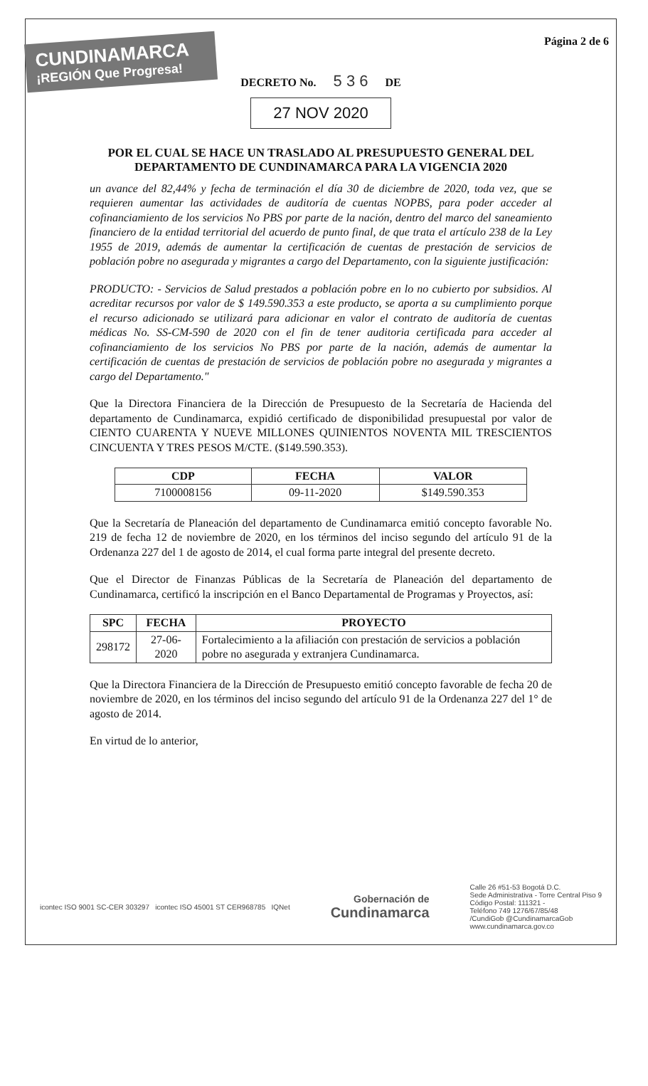CUNDINAMARCA
¡REGIÓN Que Progresa!
Página 2 de 6
DECRETO No. 5 3 6 DE
27 NOV 2020
POR EL CUAL SE HACE UN TRASLADO AL PRESUPUESTO GENERAL DEL DEPARTAMENTO DE CUNDINAMARCA PARA LA VIGENCIA 2020
un avance del 82,44% y fecha de terminación el día 30 de diciembre de 2020, toda vez, que se requieren aumentar las actividades de auditoría de cuentas NOPBS, para poder acceder al cofinanciamiento de los servicios No PBS por parte de la nación, dentro del marco del saneamiento financiero de la entidad territorial del acuerdo de punto final, de que trata el artículo 238 de la Ley 1955 de 2019, además de aumentar la certificación de cuentas de prestación de servicios de población pobre no asegurada y migrantes a cargo del Departamento, con la siguiente justificación:
PRODUCTO: - Servicios de Salud prestados a población pobre en lo no cubierto por subsidios. Al acreditar recursos por valor de $ 149.590.353 a este producto, se aporta a su cumplimiento porque el recurso adicionado se utilizará para adicionar en valor el contrato de auditoría de cuentas médicas No. SS-CM-590 de 2020 con el fin de tener auditoria certificada para acceder al cofinanciamiento de los servicios No PBS por parte de la nación, además de aumentar la certificación de cuentas de prestación de servicios de población pobre no asegurada y migrantes a cargo del Departamento."
Que la Directora Financiera de la Dirección de Presupuesto de la Secretaría de Hacienda del departamento de Cundinamarca, expidió certificado de disponibilidad presupuestal por valor de CIENTO CUARENTA Y NUEVE MILLONES QUINIENTOS NOVENTA MIL TRESCIENTOS CINCUENTA Y TRES PESOS M/CTE. ($149.590.353).
| CDP | FECHA | VALOR |
| --- | --- | --- |
| 7100008156 | 09-11-2020 | $149.590.353 |
Que la Secretaría de Planeación del departamento de Cundinamarca emitió concepto favorable No. 219 de fecha 12 de noviembre de 2020, en los términos del inciso segundo del artículo 91 de la Ordenanza 227 del 1 de agosto de 2014, el cual forma parte integral del presente decreto.
Que el Director de Finanzas Públicas de la Secretaría de Planeación del departamento de Cundinamarca, certificó la inscripción en el Banco Departamental de Programas y Proyectos, así:
| SPC | FECHA | PROYECTO |
| --- | --- | --- |
| 298172 | 27-06-2020 | Fortalecimiento a la afiliación con prestación de servicios a población pobre no asegurada y extranjera Cundinamarca. |
Que la Directora Financiera de la Dirección de Presupuesto emitió concepto favorable de fecha 20 de noviembre de 2020, en los términos del inciso segundo del artículo 91 de la Ordenanza 227 del 1° de agosto de 2014.
En virtud de lo anterior,
icontec ISO 9001 SC-CER 303297 icontec ISO 45001 ST CER968785 IQNet
Gobernación de
Cundinamarca
Calle 26 #51-53 Bogotá D.C.
Sede Administrativa - Torre Central Piso 9
Código Postal: 111321 -
Teléfono 749 1276/67/85/48
/CundiGob @CundinamarcaGob
www.cundinamarca.gov.co